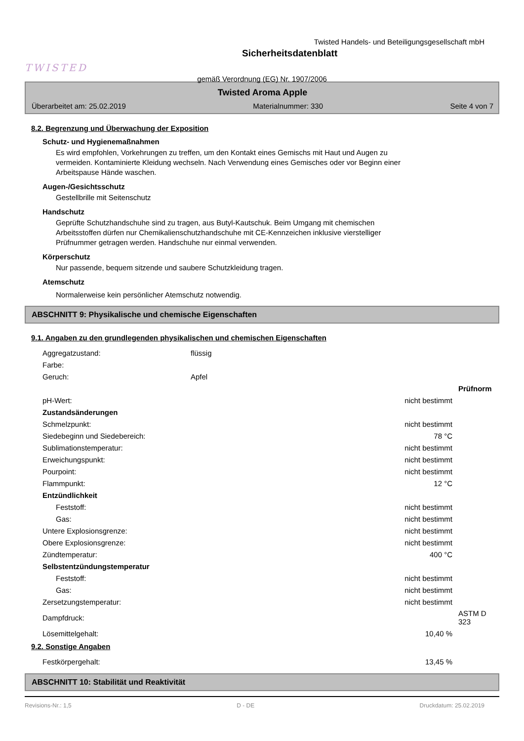TWISTED
Twisted Handels- und Beteiligungsgesellschaft mbH
Sicherheitsdatenblatt
gemäß Verordnung (EG) Nr. 1907/2006
Twisted Aroma Apple
Überarbeitet am: 25.02.2019 Materialnummer: 330 Seite 4 von 7
8.2. Begrenzung und Überwachung der Exposition
Schutz- und Hygienemaßnahmen
Es wird empfohlen, Vorkehrungen zu treffen, um den Kontakt eines Gemischs mit Haut und Augen zu
vermeiden. Kontaminierte Kleidung wechseln. Nach Verwendung eines Gemisches oder vor Beginn einer
Arbeitspause Hände waschen.
Augen-/Gesichtsschutz
Gestellbrille mit Seitenschutz
Handschutz
Geprüfte Schutzhandschuhe sind zu tragen, aus Butyl-Kautschuk. Beim Umgang mit chemischen
Arbeitsstoffen dürfen nur Chemikalienschutzhandschuhe mit CE-Kennzeichen inklusive vierstelliger
Prüfnummer getragen werden. Handschuhe nur einmal verwenden.
Körperschutz
Nur passende, bequem sitzende und saubere Schutzkleidung tragen.
Atemschutz
Normalerweise kein persönlicher Atemschutz notwendig.
ABSCHNITT 9: Physikalische und chemische Eigenschaften
9.1. Angaben zu den grundlegenden physikalischen und chemischen Eigenschaften
| Aggregatzustand: | flüssig | | |
| Farbe: | | | |
| Geruch: | Apfel | | |
| | | | Prüfnorm |
| pH-Wert: | | nicht bestimmt | |
| Zustandsänderungen | | | |
| Schmelzpunkt: | | nicht bestimmt | |
| Siedebeginn und Siedebereich: | | 78 °C | |
| Sublimationstemperatur: | | nicht bestimmt | |
| Erweichungspunkt: | | nicht bestimmt | |
| Pourpoint: | | nicht bestimmt | |
| Flammpunkt: | | 12 °C | |
| Entzündlichkeit | | | |
| Feststoff: | | nicht bestimmt | |
| Gas: | | nicht bestimmt | |
| Untere Explosionsgrenze: | | nicht bestimmt | |
| Obere Explosionsgrenze: | | nicht bestimmt | |
| Zündtemperatur: | | 400 °C | |
| Selbstentzündungstemperatur | | | |
| Feststoff: | | nicht bestimmt | |
| Gas: | | nicht bestimmt | |
| Zersetzungstemperatur: | | nicht bestimmt | |
| Dampfdruck: | | | ASTM D 323 |
| Lösemittelgehalt: | | 10,40 % | |
9.2. Sonstige Angaben
| Festkörpergehalt: | | 13,45 % |
ABSCHNITT 10: Stabilität und Reaktivität
Revisions-Nr.: 1,5 D - DE Druckdatum: 25.02.2019